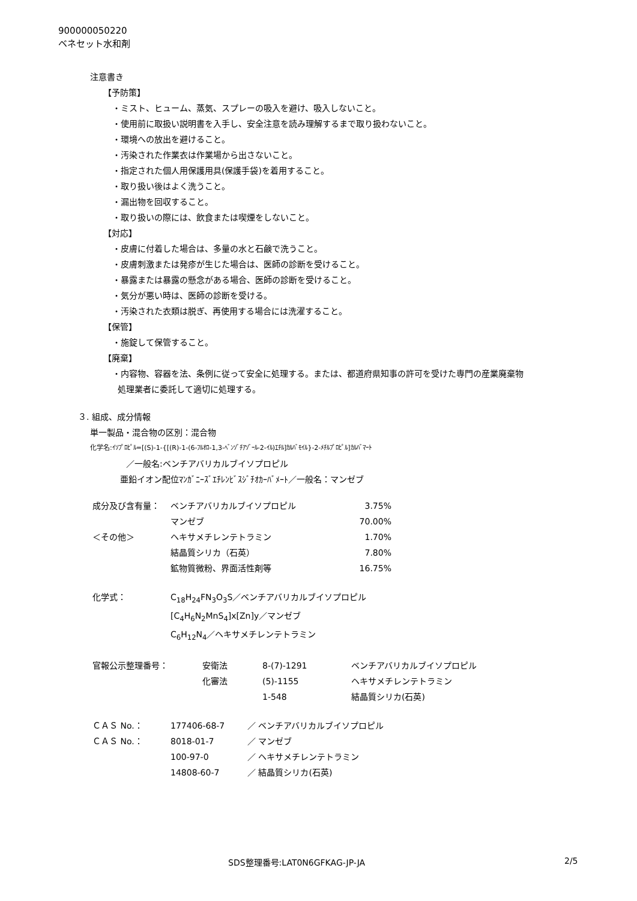900000050220
ベネセット水和剤
注意書き
【予防策】
・ミスト、ヒューム、蒸気、スプレーの吸入を避け、吸入しないこと。
・使用前に取扱い説明書を入手し、安全注意を読み理解するまで取り扱わないこと。
・環境への放出を避けること。
・汚染された作業衣は作業場から出さないこと。
・指定された個人用保護用具(保護手袋)を着用すること。
・取り扱い後はよく洗うこと。
・漏出物を回収すること。
・取り扱いの際には、飲食または喫煙をしないこと。
【対応】
・皮膚に付着した場合は、多量の水と石鹸で洗うこと。
・皮膚刺激または発疹が生じた場合は、医師の診断を受けること。
・暴露または暴露の懸念がある場合、医師の診断を受けること。
・気分が悪い時は、医師の診断を受ける。
・汚染された衣類は脱ぎ、再使用する場合には洗濯すること。
【保管】
・施錠して保管すること。
【廃棄】
・内容物、容器を法、条例に従って安全に処理する。または、都道府県知事の許可を受けた専門の産業廃棄物
処理業者に委託して適切に処理する。
３. 組成、成分情報
単一製品・混合物の区別：混合物
化学名:ｲｿﾌﾟﾛﾋﾟﾙ=[(S)-1-{[(R)-1-(6-ﾌﾙｵﾛ-1,3-ﾍﾞﾝｿﾞﾁｱｿﾞｰﾙ-2-ｲﾙ)ｴﾁﾙ]ｶﾙﾊﾞﾓｲﾙ}-2-ﾒﾁﾙﾌﾟﾛﾋﾟﾙ]ｶﾙﾊﾞﾏｰﾄ
／一般名:ベンチアバリカルブイソプロピル
亜鉛イオン配位ﾏﾝｶﾞﾆｰｽﾞｴﾁﾚﾝﾋﾞｽｼﾞﾁｵｶｰﾊﾞﾒｰﾄ／一般名：マンゼブ
| 成分及び含有量： | ベンチアバリカルブイソプロピル | 3.75% |
| | マンゼブ | 70.00% |
| ＜その他＞ | ヘキサメチレンテトラミン | 1.70% |
| | 結晶質シリカ（石英） | 7.80% |
| | 鉱物質微粉、界面活性剤等 | 16.75% |
| 化学式： | C<sub>18</sub>H<sub>24</sub>FN<sub>3</sub>O<sub>3</sub>S／ベンチアバリカルブイソプロピル |
| | [C<sub>4</sub>H<sub>6</sub>N<sub>2</sub>MnS<sub>4</sub>]x[Zn]y／マンゼブ |
| | C<sub>6</sub>H<sub>12</sub>N<sub>4</sub>／ヘキサメチレンテトラミン |
| 官報公示整理番号： | 安衛法 | 8-(7)-1291 | ベンチアバリカルブイソプロピル |
| | 化審法 | (5)-1155 | ヘキサメチレンテトラミン |
| | | 1-548 | 結晶質シリカ(石英) |
| ＣＡＳ No.： | 177406-68-7 | ／ ベンチアバリカルブイソプロピル |
| ＣＡＳ No.： | 8018-01-7 | ／ マンゼブ |
| | 100-97-0 | ／ ヘキサメチレンテトラミン |
| | 14808-60-7 | ／ 結晶質シリカ(石英) |
SDS整理番号:LAT0N6GFKAG-JP-JA 2/5